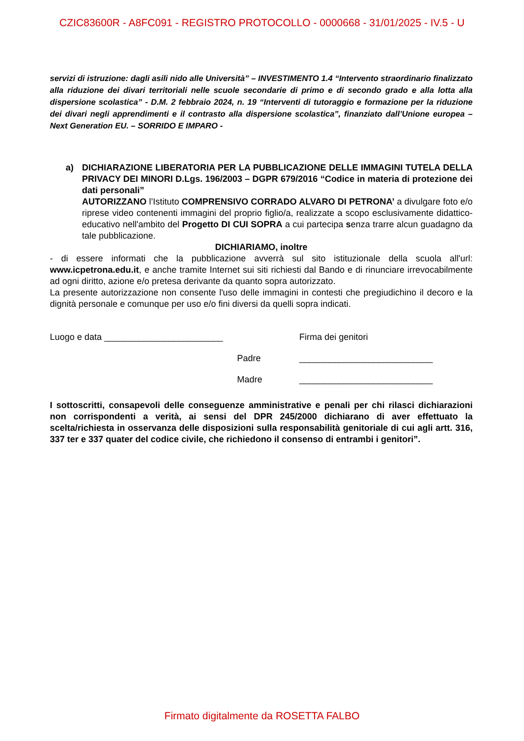CZIC83600R - A8FC091 - REGISTRO PROTOCOLLO - 0000668 - 31/01/2025 - IV.5 - U
servizi di istruzione: dagli asili nido alle Università” – INVESTIMENTO 1.4 “Intervento straordinario finalizzato alla riduzione dei divari territoriali nelle scuole secondarie di primo e di secondo grado e alla lotta alla dispersione scolastica” - D.M. 2 febbraio 2024, n. 19 “Interventi di tutoraggio e formazione per la riduzione dei divari negli apprendimenti e il contrasto alla dispersione scolastica”, finanziato dall’Unione europea – Next Generation EU. – SORRIDO E IMPARO -
a) DICHIARAZIONE LIBERATORIA PER LA PUBBLICAZIONE DELLE IMMAGINI TUTELA DELLA PRIVACY DEI MINORI D.Lgs. 196/2003 – DGPR 679/2016 “Codice in materia di protezione dei dati personali”
AUTORIZZANO l’Istituto COMPRENSIVO CORRADO ALVARO DI PETRONA’ a divulgare foto e/o riprese video contenenti immagini del proprio figlio/a, realizzate a scopo esclusivamente didattico-educativo nell'ambito del Progetto DI CUI SOPRA a cui partecipa senza trarre alcun guadagno da tale pubblicazione.
DICHIARIAMO, inoltre
- di essere informati che la pubblicazione avverrà sul sito istituzionale della scuola all'url: www.icpetrona.edu.it, e anche tramite Internet sui siti richiesti dal Bando e di rinunciare irrevocabilmente ad ogni diritto, azione e/o pretesa derivante da quanto sopra autorizzato.
La presente autorizzazione non consente l'uso delle immagini in contesti che pregiudichino il decoro e la dignità personale e comunque per uso e/o fini diversi da quelli sopra indicati.
Luogo e data ________________________ Firma dei genitori
Padre ___________________________
Madre ___________________________
I sottoscritti, consapevoli delle conseguenze amministrative e penali per chi rilasci dichiarazioni non corrispondenti a verità, ai sensi del DPR 245/2000 dichiarano di aver effettuato la scelta/richiesta in osservanza delle disposizioni sulla responsabilità genitoriale di cui agli artt. 316, 337 ter e 337 quater del codice civile, che richiedono il consenso di entrambi i genitori”.
Firmato digitalmente da ROSETTA FALBO